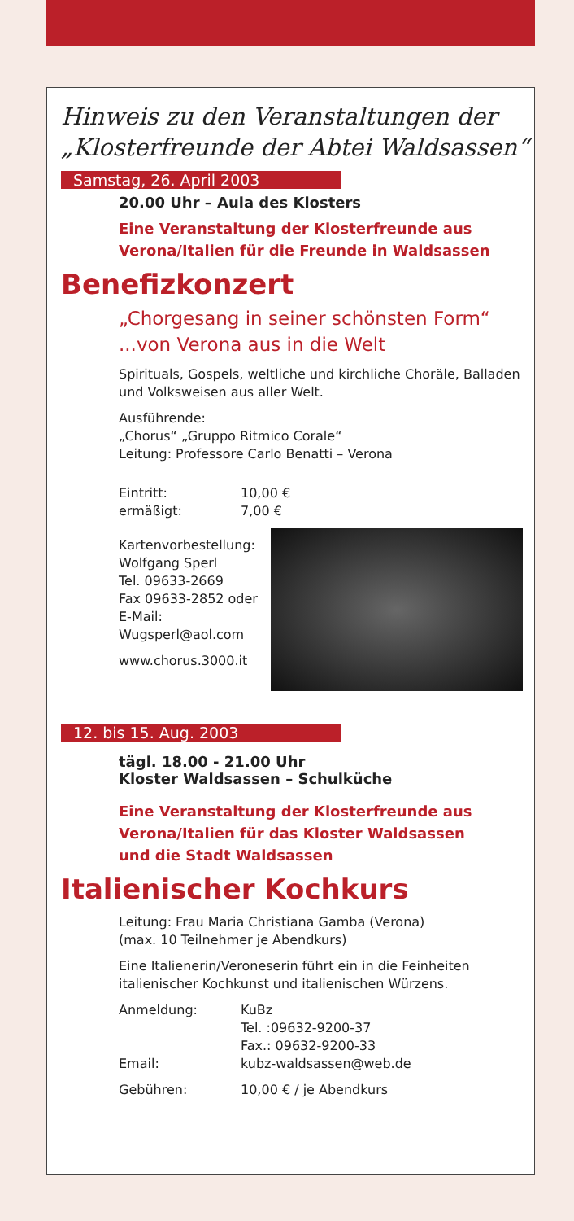Hinweis zu den Veranstaltungen der
„Klosterfreunde der Abtei Waldsassen“
Samstag, 26. April 2003
20.00 Uhr – Aula des Klosters
Eine Veranstaltung der Klosterfreunde aus
Verona/Italien für die Freunde in Waldsassen
Benefizkonzert
„Chorgesang in seiner schönsten Form“
...von Verona aus in die Welt
Spirituals, Gospels, weltliche und kirchliche Choräle, Balladen und Volksweisen aus aller Welt.
Ausführende:
„Chorus“ „Gruppo Ritmico Corale“
Leitung: Professore Carlo Benatti – Verona
Eintritt: 10,00 €
ermäßigt: 7,00 €
Kartenvorbestellung:
Wolfgang Sperl
Tel. 09633-2669
Fax 09633-2852 oder
E-Mail:
Wugsperl@aol.com
www.chorus.3000.it
12. bis 15. Aug. 2003
tägl. 18.00 - 21.00 Uhr
Kloster Waldsassen – Schulküche
Eine Veranstaltung der Klosterfreunde aus
Verona/Italien für das Kloster Waldsassen
und die Stadt Waldsassen
Italienischer Kochkurs
Leitung: Frau Maria Christiana Gamba (Verona)
(max. 10 Teilnehmer je Abendkurs)
Eine Italienerin/Veroneserin führt ein in die Feinheiten italienischer Kochkunst und italienischen Würzens.
Anmeldung: KuBz
Tel. :09632-9200-37
Fax.: 09632-9200-33
Email: kubz-waldsassen@web.de
Gebühren: 10,00 € / je Abendkurs